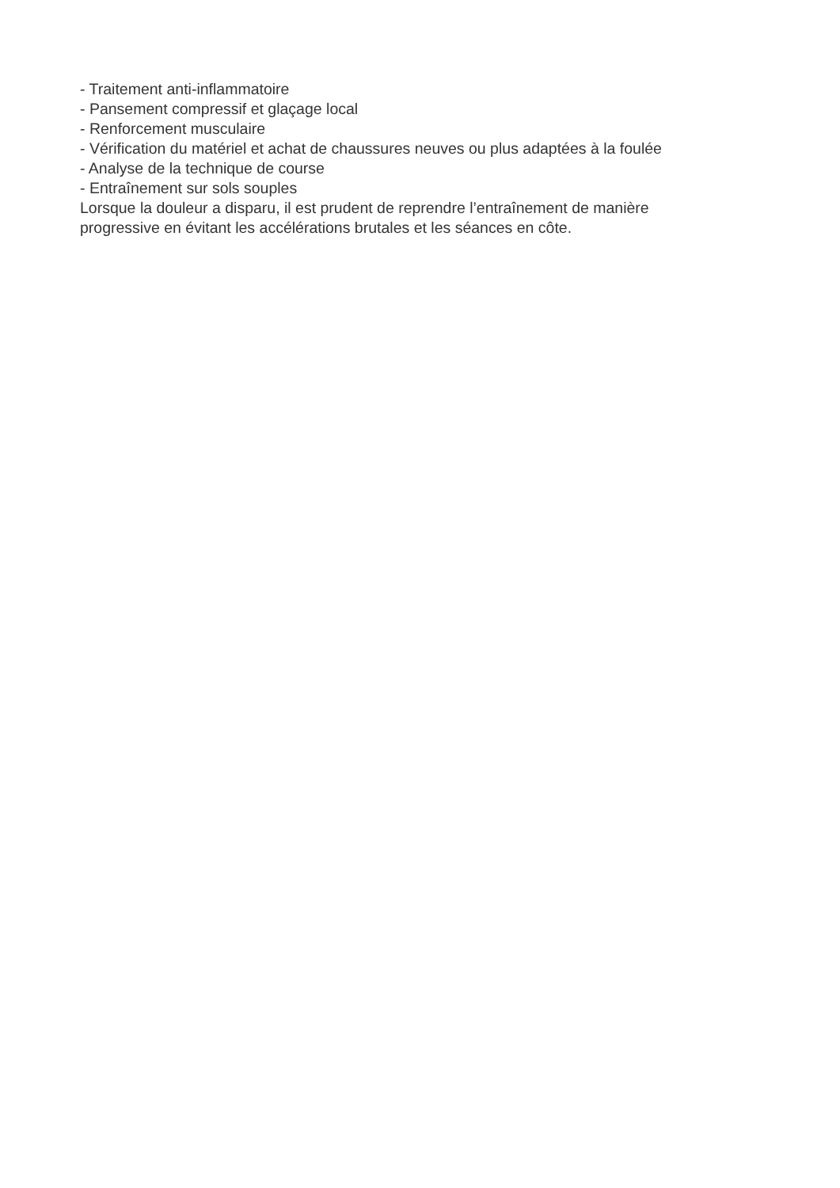- Traitement anti-inflammatoire
- Pansement compressif et glaçage local
- Renforcement musculaire
- Vérification du matériel et achat de chaussures neuves ou plus adaptées à la foulée
- Analyse de la technique de course
- Entraînement sur sols souples
Lorsque la douleur a disparu, il est prudent de reprendre l’entraînement de manière
progressive en évitant les accélérations brutales et les séances en côte.